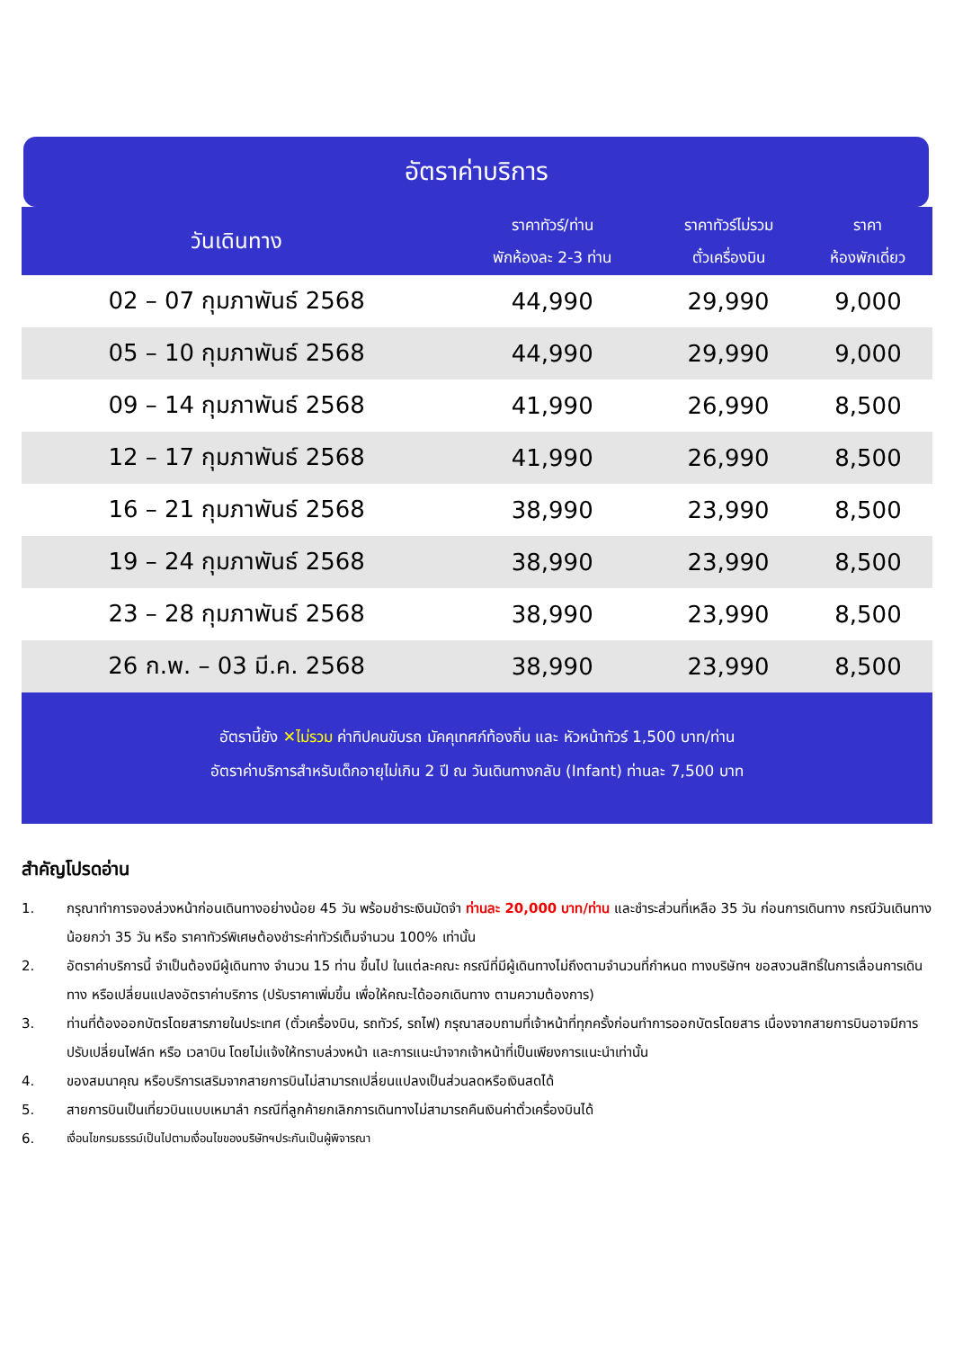อัตราค่าบริการ
| วันเดินทาง | ราคาทัวร์/ท่าน พักห้องละ 2-3 ท่าน | ราคาทัวร์ไม่รวม ตั๋วเครื่องบิน | ราคา ห้องพักเดี่ยว |
| --- | --- | --- | --- |
| 02 – 07 กุมภาพันธ์ 2568 | 44,990 | 29,990 | 9,000 |
| 05 – 10 กุมภาพันธ์ 2568 | 44,990 | 29,990 | 9,000 |
| 09 – 14 กุมภาพันธ์ 2568 | 41,990 | 26,990 | 8,500 |
| 12 – 17 กุมภาพันธ์ 2568 | 41,990 | 26,990 | 8,500 |
| 16 – 21 กุมภาพันธ์ 2568 | 38,990 | 23,990 | 8,500 |
| 19 – 24 กุมภาพันธ์ 2568 | 38,990 | 23,990 | 8,500 |
| 23 – 28 กุมภาพันธ์ 2568 | 38,990 | 23,990 | 8,500 |
| 26 ก.พ. – 03 มี.ค. 2568 | 38,990 | 23,990 | 8,500 |
อัตรานี้ยัง ✕ไม่รวม ค่าทิปคนขับรถ มัคคุเทศก์ท้องถิ่น และ หัวหน้าทัวร์ 1,500 บาท/ท่าน
อัตราค่าบริการสำหรับเด็กอายุไม่เกิน 2 ปี ณ วันเดินทางกลับ (Infant) ท่านละ 7,500 บาท
สำคัญโปรดอ่าน
1. กรุณาทำการจองล่วงหน้าก่อนเดินทางอย่างน้อย 45 วัน พร้อมชำระเงินมัดจำ ท่านละ 20,000 บาท/ท่าน และชำระส่วนที่เหลือ 35 วัน ก่อนการเดินทาง กรณีวันเดินทางน้อยกว่า 35 วัน หรือ ราคาทัวร์พิเศษต้องชำระค่าทัวร์เต็มจำนวน 100% เท่านั้น
2. อัตราค่าบริการนี้ จำเป็นต้องมีผู้เดินทาง จำนวน 15 ท่าน ขึ้นไป ในแต่ละคณะ กรณีที่มีผู้เดินทางไม่ถึงตามจำนวนที่กำหนด ทางบริษัทฯ ขอสงวนสิทธิ์ในการเลื่อนการเดินทาง หรือเปลี่ยนแปลงอัตราค่าบริการ (ปรับราคาเพิ่มขึ้น เพื่อให้คณะได้ออกเดินทาง ตามความต้องการ)
3. ท่านที่ต้องออกบัตรโดยสารภายในประเทศ (ตั๋วเครื่องบิน, รถทัวร์, รถไฟ) กรุณาสอบถามที่เจ้าหน้าที่ทุกครั้งก่อนทำการออกบัตรโดยสาร เนื่องจากสายการบินอาจมีการปรับเปลี่ยนไฟล์ท หรือ เวลาบิน โดยไม่แจ้งให้ทราบล่วงหน้า และการแนะนำจากเจ้าหน้าที่เป็นเพียงการแนะนำเท่านั้น
4. ของสมนาคุณ หรือบริการเสริมจากสายการบินไม่สามารถเปลี่ยนแปลงเป็นส่วนลดหรือเงินสดได้
5. สายการบินเป็นเที่ยวบินแบบเหมาลำ กรณีที่ลูกค้ายกเลิกการเดินทางไม่สามารถคืนเงินค่าตั๋วเครื่องบินได้
6. เงื่อนไขกรมธรรม์เป็นไปตามเงื่อนไขของบริษัทฯประกันเป็นผู้พิจารณา